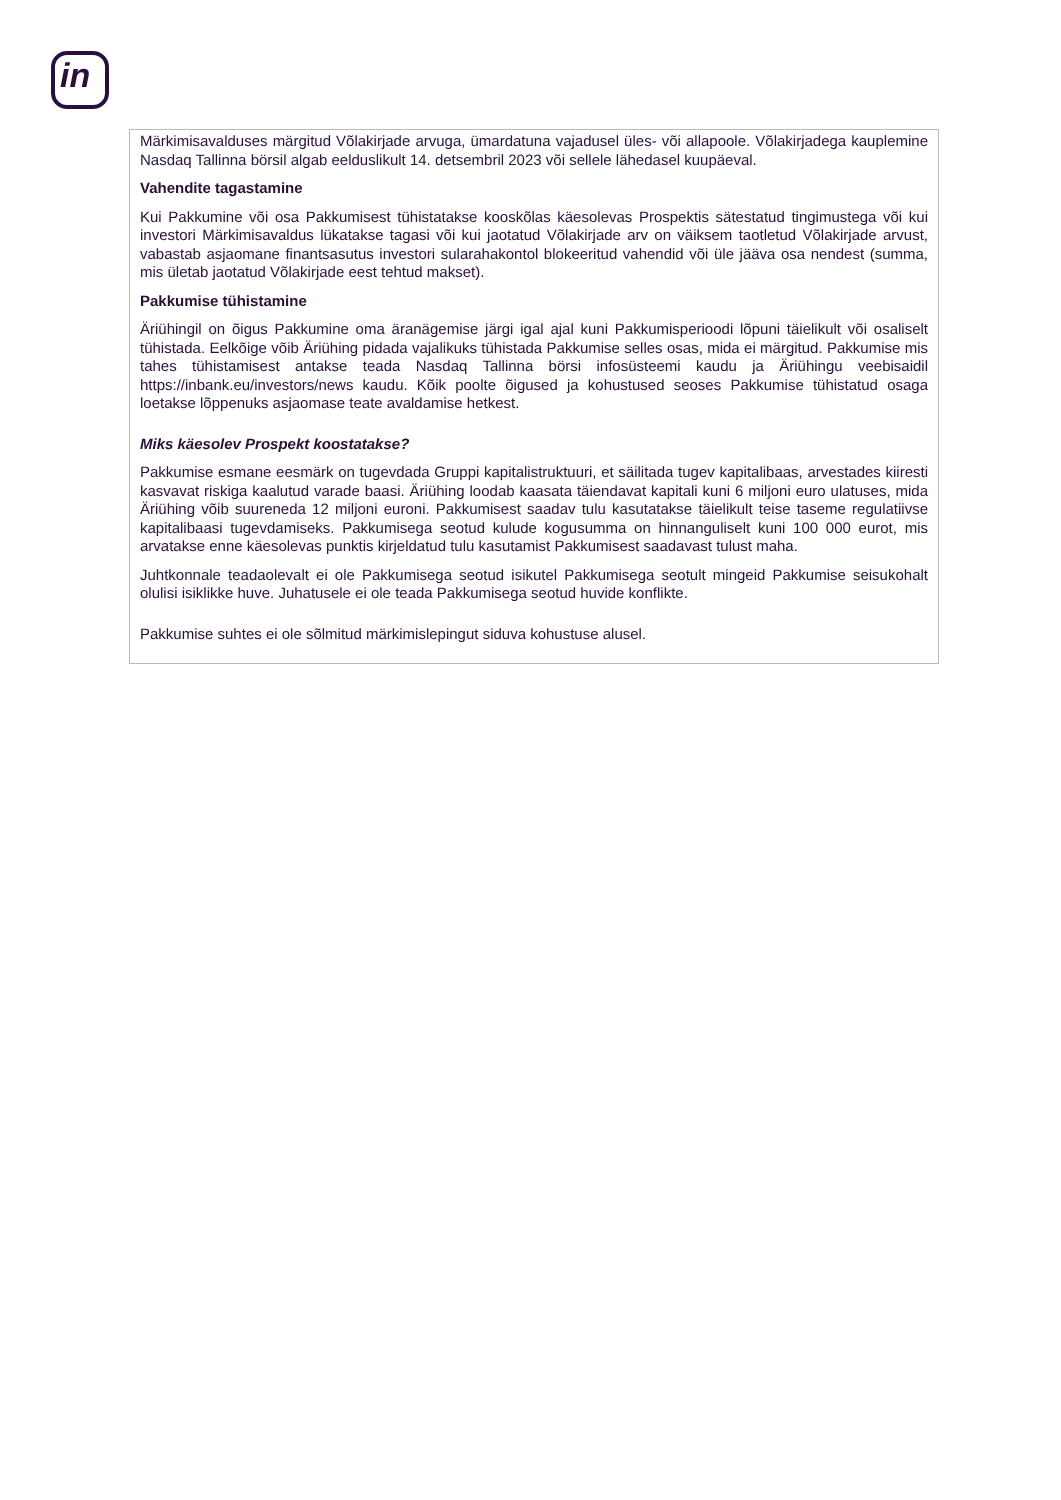in
| Märkimisavalduses märgitud Võlakirjade arvuga, ümardatuna vajadusel üles- või allapoole. Võlakirjadega kauplemine Nasdaq Tallinna börsil algab eelduslikult 14. detsembril 2023 või sellele lähedasel kuupäeval. Vahendite tagastamine Kui Pakkumine või osa Pakkumisest tühistatakse kooskõlas käesolevas Prospektis sätestatud tingimustega või kui investori Märkimisavaldus lükatakse tagasi või kui jaotatud Võlakirjade arv on väiksem taotletud Võlakirjade arvust, vabastab asjaomane finantsasutus investori sularahakontol blokeeritud vahendid või üle jääva osa nendest (summa, mis ületab jaotatud Võlakirjade eest tehtud makset). Pakkumise tühistamine Äriühingil on õigus Pakkumine oma äranägemise järgi igal ajal kuni Pakkumisperioodi lõpuni täielikult või osaliselt tühistada. Eelkõige võib Äriühing pidada vajalikuks tühistada Pakkumise selles osas, mida ei märgitud. Pakkumise mis tahes tühistamisest antakse teada Nasdaq Tallinna börsi infosüsteemi kaudu ja Äriühingu veebisaidil https://inbank.eu/investors/news kaudu. Kõik poolte õigused ja kohustused seoses Pakkumise tühistatud osaga loetakse lõppenuks asjaomase teate avaldamise hetkest. Miks käesolev Prospekt koostatakse? Pakkumise esmane eesmärk on tugevdada Gruppi kapitalistruktuuri, et säilitada tugev kapitalibaas, arvestades kiiresti kasvavat riskiga kaalutud varade baasi. Äriühing loodab kaasata täiendavat kapitali kuni 6 miljoni euro ulatuses, mida Äriühing võib suureneda 12 miljoni euroni. Pakkumisest saadav tulu kasutatakse täielikult teise taseme regulatiivse kapitalibaasi tugevdamiseks. Pakkumisega seotud kulude kogusumma on hinnanguliselt kuni 100 000 eurot, mis arvatakse enne käesolevas punktis kirjeldatud tulu kasutamist Pakkumisest saadavast tulust maha. Juhtkonnale teadaolevalt ei ole Pakkumisega seotud isikutel Pakkumisega seotult mingeid Pakkumise seisukohalt olulisi isiklikke huve. Juhatusele ei ole teada Pakkumisega seotud huvide konflikte. Pakkumise suhtes ei ole sõlmitud märkimislepingut siduva kohustuse alusel. |